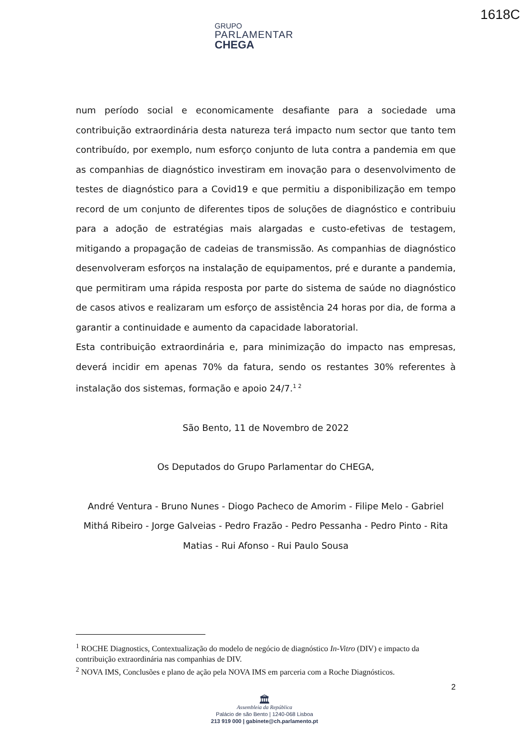1618C
GRUPO
PARLAMENTAR
CHEGA
num período social e economicamente desafiante para a sociedade uma contribuição extraordinária desta natureza terá impacto num sector que tanto tem contribuído, por exemplo, num esforço conjunto de luta contra a pandemia em que as companhias de diagnóstico investiram em inovação para o desenvolvimento de testes de diagnóstico para a Covid19 e que permitiu a disponibilização em tempo record de um conjunto de diferentes tipos de soluções de diagnóstico e contribuiu para a adoção de estratégias mais alargadas e custo-efetivas de testagem, mitigando a propagação de cadeias de transmissão. As companhias de diagnóstico desenvolveram esforços na instalação de equipamentos, pré e durante a pandemia, que permitiram uma rápida resposta por parte do sistema de saúde no diagnóstico de casos ativos e realizaram um esforço de assistência 24 horas por dia, de forma a garantir a continuidade e aumento da capacidade laboratorial.
Esta contribuição extraordinária e, para minimização do impacto nas empresas, deverá incidir em apenas 70% da fatura, sendo os restantes 30% referentes à instalação dos sistemas, formação e apoio 24/7.<sup>1 2</sup>
São Bento, 11 de Novembro de 2022
Os Deputados do Grupo Parlamentar do CHEGA,
André Ventura - Bruno Nunes - Diogo Pacheco de Amorim - Filipe Melo - Gabriel Mithá Ribeiro - Jorge Galveias - Pedro Frazão - Pedro Pessanha - Pedro Pinto - Rita Matias - Rui Afonso - Rui Paulo Sousa
<sup>1</sup> ROCHE Diagnostics, Contextualização do modelo de negócio de diagnóstico In-Vitro (DIV) e impacto da contribuição extraordinária nas companhias de DIV.
<sup>2</sup> NOVA IMS, Conclusões e plano de ação pela NOVA IMS em parceria com a Roche Diagnósticos.
2
🏛
Assembleia da República
Palácio de são Bento | 1240-068 Lisboa
213 919 000 | gabinete@ch.parlamento.pt